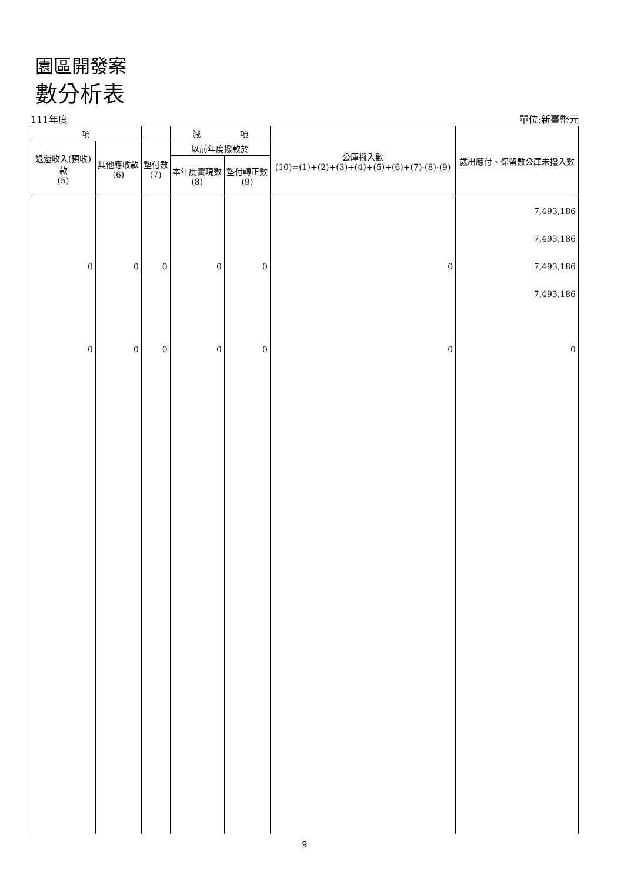園區開發案
數分析表
111年度 單位:新臺幣元
| 項 | | | 減 項 | | 公庫撥入數 (10)=(1)+(2)+(3)+(4)+(5)+(6)+(7)-(8)-(9) | 歲出應付、保留數公庫未撥入數 |
| --- | --- | --- | --- | --- | --- | --- |
| 退還收入(預收)款 (5) | 其他應收款 (6) | 墊付數 (7) | 以前年度撥款於 | | | |
| | | | 本年度實現數 (8) | 墊付轉正數 (9) | | |
| 0 0 | 0 0 | 0 0 | 0 0 | 0 0 | 0 0 | 7,493,186 7,493,186 7,493,186 7,493,186 0 |
9